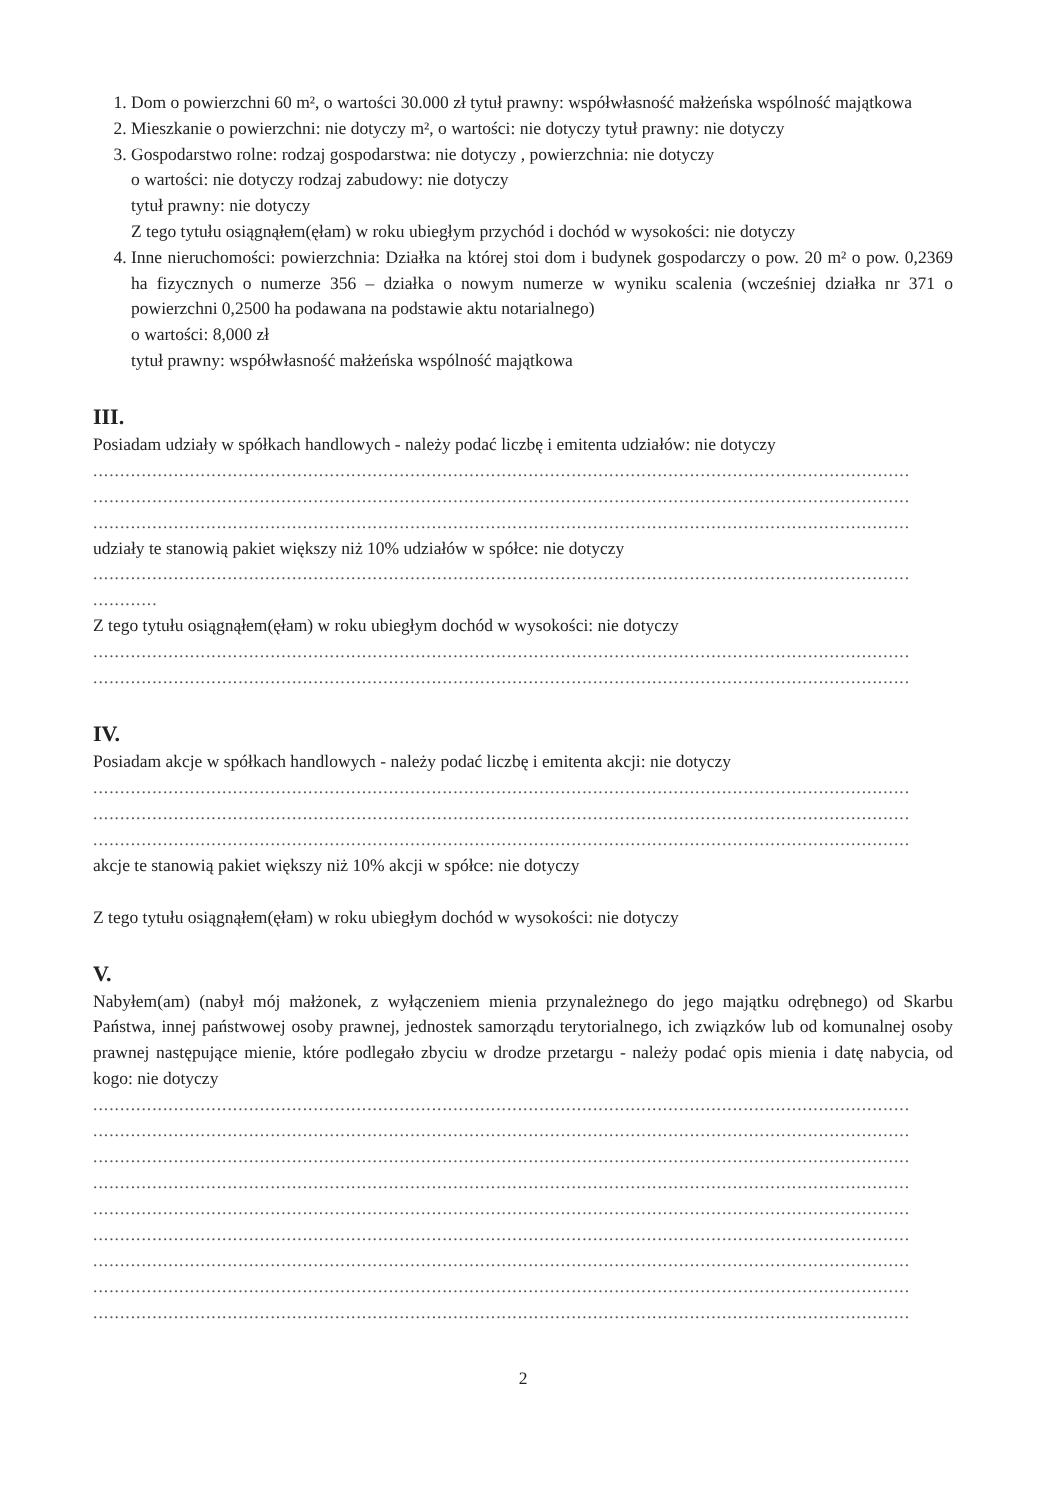1. Dom o powierzchni 60 m², o wartości 30.000 zł tytuł prawny: współwłasność małżeńska wspólność majątkowa
2. Mieszkanie o powierzchni: nie dotyczy m², o wartości: nie dotyczy tytuł prawny: nie dotyczy
3. Gospodarstwo rolne: rodzaj gospodarstwa: nie dotyczy , powierzchnia: nie dotyczy
o wartości: nie dotyczy rodzaj zabudowy: nie dotyczy
tytuł prawny: nie dotyczy
Z tego tytułu osiągnąłem(ęłam) w roku ubiegłym przychód i dochód w wysokości: nie dotyczy
4. Inne nieruchomości: powierzchnia: Działka na której stoi dom i budynek gospodarczy o pow. 20 m² o pow. 0,2369 ha fizycznych o numerze 356 – działka o nowym numerze w wyniku scalenia (wcześniej działka nr 371 o powierzchni 0,2500 ha podawana na podstawie aktu notarialnego)
o wartości: 8,000 zł
tytuł prawny: współwłasność małżeńska wspólność majątkowa
III.
Posiadam udziały w spółkach handlowych - należy podać liczbę i emitenta udziałów: nie dotyczy
........................................................................................................................................................
........................................................................................................................................................
........................................................................................................................................................
udziały te stanowią pakiet większy niż 10% udziałów w spółce: nie dotyczy
........................................................................................................................................................
............
Z tego tytułu osiągnąłem(ęłam) w roku ubiegłym dochód w wysokości: nie dotyczy
........................................................................................................................................................
........................................................................................................................................................
IV.
Posiadam akcje w spółkach handlowych - należy podać liczbę i emitenta akcji: nie dotyczy
........................................................................................................................................................
........................................................................................................................................................
........................................................................................................................................................
akcje te stanowią pakiet większy niż 10% akcji w spółce: nie dotyczy
Z tego tytułu osiągnąłem(ęłam) w roku ubiegłym dochód w wysokości: nie dotyczy
V.
Nabyłem(am) (nabył mój małżonek, z wyłączeniem mienia przynależnego do jego majątku odrębnego) od Skarbu Państwa, innej państwowej osoby prawnej, jednostek samorządu terytorialnego, ich związków lub od komunalnej osoby prawnej następujące mienie, które podlegało zbyciu w drodze przetargu - należy podać opis mienia i datę nabycia, od kogo: nie dotyczy
........................................................................................................................................................
........................................................................................................................................................
........................................................................................................................................................
........................................................................................................................................................
........................................................................................................................................................
........................................................................................................................................................
........................................................................................................................................................
........................................................................................................................................................
........................................................................................................................................................
2